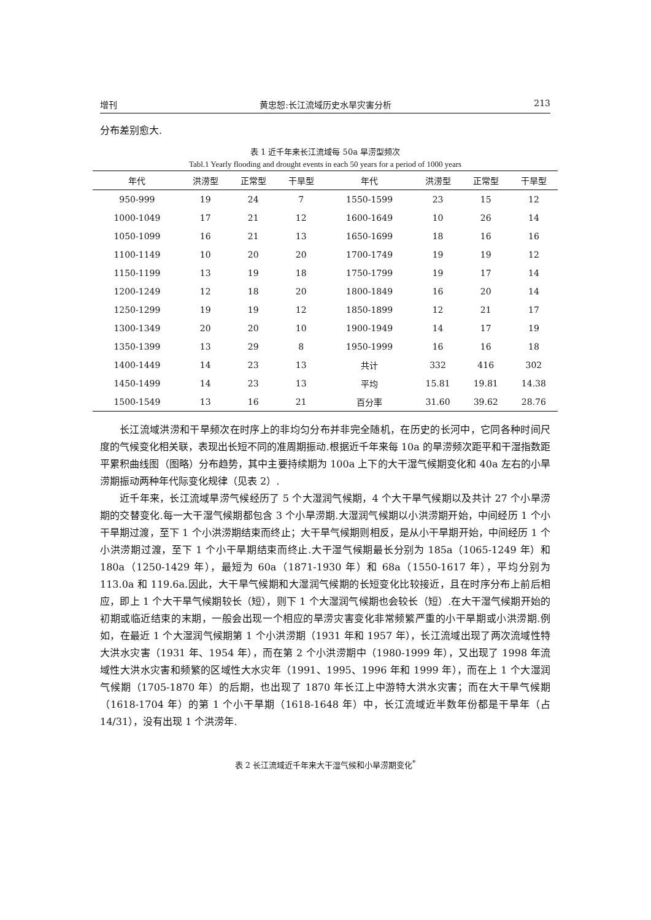增刊 黄忠恕:长江流域历史水旱灾害分析 213
分布差别愈大.
表 1 近千年来长江流域每 50a 旱涝型频次
Tabl.1 Yearly flooding and drought events in each 50 years for a period of 1000 years
| 年代 | 洪涝型 | 正常型 | 干旱型 | 年代 | 洪涝型 | 正常型 | 干旱型 |
| --- | --- | --- | --- | --- | --- | --- | --- |
| 950-999 | 19 | 24 | 7 | 1550-1599 | 23 | 15 | 12 |
| 1000-1049 | 17 | 21 | 12 | 1600-1649 | 10 | 26 | 14 |
| 1050-1099 | 16 | 21 | 13 | 1650-1699 | 18 | 16 | 16 |
| 1100-1149 | 10 | 20 | 20 | 1700-1749 | 19 | 19 | 12 |
| 1150-1199 | 13 | 19 | 18 | 1750-1799 | 19 | 17 | 14 |
| 1200-1249 | 12 | 18 | 20 | 1800-1849 | 16 | 20 | 14 |
| 1250-1299 | 19 | 19 | 12 | 1850-1899 | 12 | 21 | 17 |
| 1300-1349 | 20 | 20 | 10 | 1900-1949 | 14 | 17 | 19 |
| 1350-1399 | 13 | 29 | 8 | 1950-1999 | 16 | 16 | 18 |
| 1400-1449 | 14 | 23 | 13 | 共计 | 332 | 416 | 302 |
| 1450-1499 | 14 | 23 | 13 | 平均 | 15.81 | 19.81 | 14.38 |
| 1500-1549 | 13 | 16 | 21 | 百分率 | 31.60 | 39.62 | 28.76 |
长江流域洪涝和干旱频次在时序上的非均匀分布并非完全随机，在历史的长河中，它同各种时间尺度的气候变化相关联，表现出长短不同的准周期振动.根据近千年来每 10a 的旱涝频次距平和干湿指数距平累积曲线图（图略）分布趋势，其中主要持续期为 100a 上下的大干湿气候期变化和 40a 左右的小旱涝期振动两种年代际变化规律（见表 2）.
近千年来，长江流域旱涝气候经历了 5 个大湿润气候期，4 个大干旱气候期以及共计 27 个小旱涝期的交替变化.每一大干湿气候期都包含 3 个小旱涝期.大湿润气候期以小洪涝期开始，中间经历 1 个小干旱期过渡，至下 1 个小洪涝期结束而终止；大干旱气候期则相反，是从小干旱期开始，中间经历 1 个小洪涝期过渡，至下 1 个小干旱期结束而终止.大干湿气候期最长分别为 185a（1065-1249 年）和 180a（1250-1429 年），最短为 60a（1871-1930 年）和 68a（1550-1617 年），平均分别为 113.0a 和 119.6a.因此，大干旱气候期和大湿润气候期的长短变化比较接近，且在时序分布上前后相应，即上 1 个大干旱气候期较长（短），则下 1 个大湿润气候期也会较长（短）.在大干湿气候期开始的初期或临近结束的末期，一般会出现一个相应的旱涝灾害变化非常频繁严重的小干旱期或小洪涝期.例如，在最近 1 个大湿润气候期第 1 个小洪涝期（1931 年和 1957 年），长江流域出现了两次流域性特大洪水灾害（1931 年、1954 年），而在第 2 个小洪涝期中（1980-1999 年），又出现了 1998 年流域性大洪水灾害和频繁的区域性大水灾年（1991、1995、1996 年和 1999 年），而在上 1 个大湿润气候期（1705-1870 年）的后期，也出现了 1870 年长江上中游特大洪水灾害；而在大干旱气候期（1618-1704 年）的第 1 个小干旱期（1618-1648 年）中，长江流域近半数年份都是干旱年（占 14/31），没有出现 1 个洪涝年.
表 2 长江流域近千年来大干湿气候和小旱涝期变化<sup>*</sup>